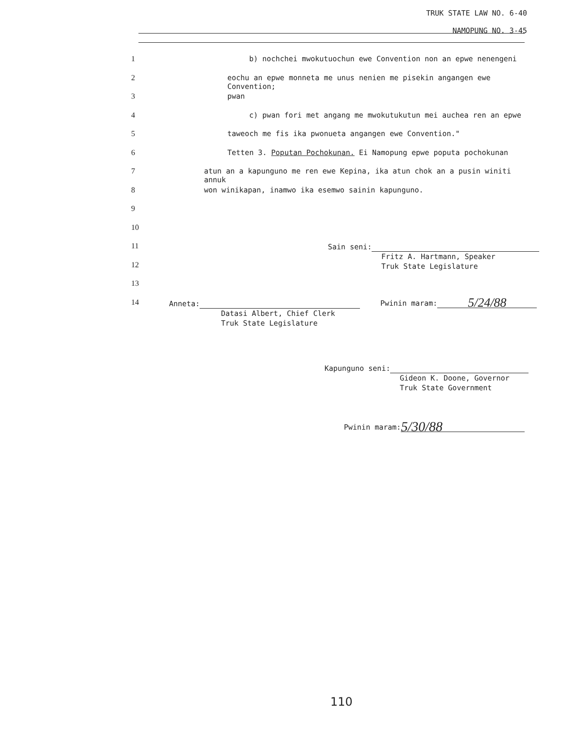TRUK STATE LAW NO. 6-40
NAMOPUNG NO. 3-45
1 b) nochchei mwokutuochun ewe Convention non an epwe nenengeni
2 eochu an epwe monneta me unus nenien me pisekin angangen ewe Convention;
3 pwan
4 c) pwan fori met angang me mwokutukutun mei auchea ren an epwe
5 taweoch me fis ika pwonueta angangen ewe Convention."
6 Tetten 3. Poputan Pochokunan. Ei Namopung epwe poputa pochokunan
7 atun an a kapunguno me ren ewe Kepina, ika atun chok an a pusin winiti annuk
8 won winikapan, inamwo ika esemwo sainin kapunguno.
9
10
11
12
13
14
Sain seni:
Fritz A. Hartmann, Speaker
Truk State Legislature
Anneta:
Datasi Albert, Chief Clerk
Truk State Legislature
Pwinin maram: 5/24/88
Kapunguno seni:
Gideon K. Doone, Governor
Truk State Government
Pwinin maram: 5/30/88
110